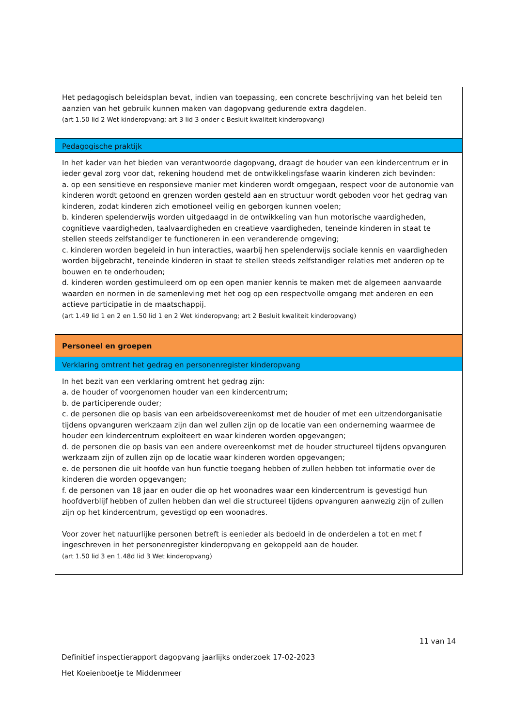| Het pedagogisch beleidsplan bevat, indien van toepassing, een concrete beschrijving van het beleid ten aanzien van het gebruik kunnen maken van dagopvang gedurende extra dagdelen. (art 1.50 lid 2 Wet kinderopvang; art 3 lid 3 onder c Besluit kwaliteit kinderopvang) |
| Pedagogische praktijk |
| In het kader van het bieden van verantwoorde dagopvang, draagt de houder van een kindercentrum er in ieder geval zorg voor dat, rekening houdend met de ontwikkelingsfase waarin kinderen zich bevinden: a. op een sensitieve en responsieve manier met kinderen wordt omgegaan, respect voor de autonomie van kinderen wordt getoond en grenzen worden gesteld aan en structuur wordt geboden voor het gedrag van kinderen, zodat kinderen zich emotioneel veilig en geborgen kunnen voelen; b. kinderen spelenderwijs worden uitgedaagd in de ontwikkeling van hun motorische vaardigheden, cognitieve vaardigheden, taalvaardigheden en creatieve vaardigheden, teneinde kinderen in staat te stellen steeds zelfstandiger te functioneren in een veranderende omgeving; c. kinderen worden begeleid in hun interacties, waarbij hen spelenderwijs sociale kennis en vaardigheden worden bijgebracht, teneinde kinderen in staat te stellen steeds zelfstandiger relaties met anderen op te bouwen en te onderhouden; d. kinderen worden gestimuleerd om op een open manier kennis te maken met de algemeen aanvaarde waarden en normen in de samenleving met het oog op een respectvolle omgang met anderen en een actieve participatie in de maatschappij. (art 1.49 lid 1 en 2 en 1.50 lid 1 en 2 Wet kinderopvang; art 2 Besluit kwaliteit kinderopvang) |
| Personeel en groepen |
| Verklaring omtrent het gedrag en personenregister kinderopvang |
| In het bezit van een verklaring omtrent het gedrag zijn: a. de houder of voorgenomen houder van een kindercentrum; b. de participerende ouder; c. de personen die op basis van een arbeidsovereenkomst met de houder of met een uitzendorganisatie tijdens opvanguren werkzaam zijn dan wel zullen zijn op de locatie van een onderneming waarmee de houder een kindercentrum exploiteert en waar kinderen worden opgevangen; d. de personen die op basis van een andere overeenkomst met de houder structureel tijdens opvanguren werkzaam zijn of zullen zijn op de locatie waar kinderen worden opgevangen; e. de personen die uit hoofde van hun functie toegang hebben of zullen hebben tot informatie over de kinderen die worden opgevangen; f. de personen van 18 jaar en ouder die op het woonadres waar een kindercentrum is gevestigd hun hoofdverblijf hebben of zullen hebben dan wel die structureel tijdens opvanguren aanwezig zijn of zullen zijn op het kindercentrum, gevestigd op een woonadres. Voor zover het natuurlijke personen betreft is eenieder als bedoeld in de onderdelen a tot en met f ingeschreven in het personenregister kinderopvang en gekoppeld aan de houder. (art 1.50 lid 3 en 1.48d lid 3 Wet kinderopvang) |
11 van 14
Definitief inspectierapport dagopvang jaarlijks onderzoek 17-02-2023
Het Koeienboetje te Middenmeer